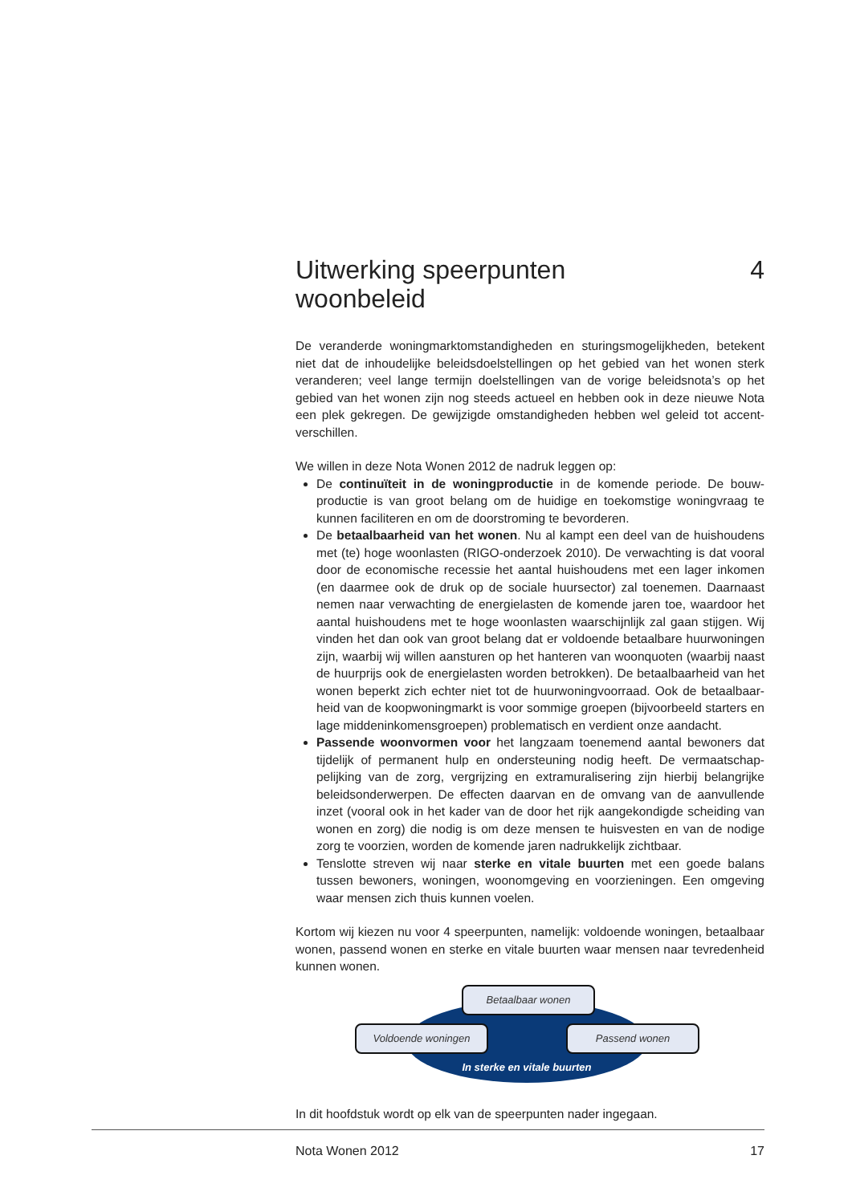Uitwerking speerpunten
woonbeleid 4
De veranderde woningmarktomstandigheden en sturingsmogelijkheden, betekent niet dat de inhoudelijke beleidsdoelstellingen op het gebied van het wonen sterk veranderen; veel lange termijn doelstellingen van de vorige beleidsnota’s op het gebied van het wonen zijn nog steeds actueel en hebben ook in deze nieuwe Nota een plek gekregen. De gewijzigde omstandigheden hebben wel geleid tot accent­verschillen.
We willen in deze Nota Wonen 2012 de nadruk leggen op:
De continuïteit in de woningproductie in de komende periode. De bouw­productie is van groot belang om de huidige en toekomstige woningvraag te kunnen faciliteren en om de doorstroming te bevorderen.
De betaalbaarheid van het wonen. Nu al kampt een deel van de huishoudens met (te) hoge woonlasten (RIGO-onderzoek 2010). De verwachting is dat vooral door de economische recessie het aantal huishoudens met een lager inkomen (en daarmee ook de druk op de sociale huursector) zal toenemen. Daarnaast nemen naar verwachting de energielasten de komende jaren toe, waardoor het aantal huishoudens met te hoge woonlasten waarschijnlijk zal gaan stijgen. Wij vinden het dan ook van groot belang dat er voldoende betaalbare huurwoningen zijn, waarbij wij willen aansturen op het hanteren van woonquoten (waarbij naast de huurprijs ook de energielasten worden betrokken). De betaalbaarheid van het wonen beperkt zich echter niet tot de huurwoningvoorraad. Ook de betaalbaar­heid van de koopwoningmarkt is voor sommige groepen (bijvoorbeeld starters en lage middeninkomensgroepen) problematisch en verdient onze aandacht.
Passende woonvormen voor het langzaam toenemend aantal bewoners dat tijdelijk of permanent hulp en ondersteuning nodig heeft. De vermaatschap­pelijking van de zorg, vergrijzing en extramuralisering zijn hierbij belangrijke beleidsonderwerpen. De effecten daarvan en de omvang van de aanvullende inzet (vooral ook in het kader van de door het rijk aangekondigde scheiding van wonen en zorg) die nodig is om deze mensen te huisvesten en van de nodige zorg te voorzien, worden de komende jaren nadrukkelijk zichtbaar.
Tenslotte streven wij naar sterke en vitale buurten met een goede balans tussen bewoners, woningen, woonomgeving en voorzieningen. Een omgeving waar mensen zich thuis kunnen voelen.
Kortom wij kiezen nu voor 4 speerpunten, namelijk: voldoende woningen, betaal­baar wonen, passend wonen en sterke en vitale buurten waar mensen naar tevre­denheid kunnen wonen.
Betaalbaar wonen
Voldoende woningen Passend wonen
In sterke en vitale buurten
In dit hoofdstuk wordt op elk van de speerpunten nader ingegaan.
Nota Wonen 2012 17